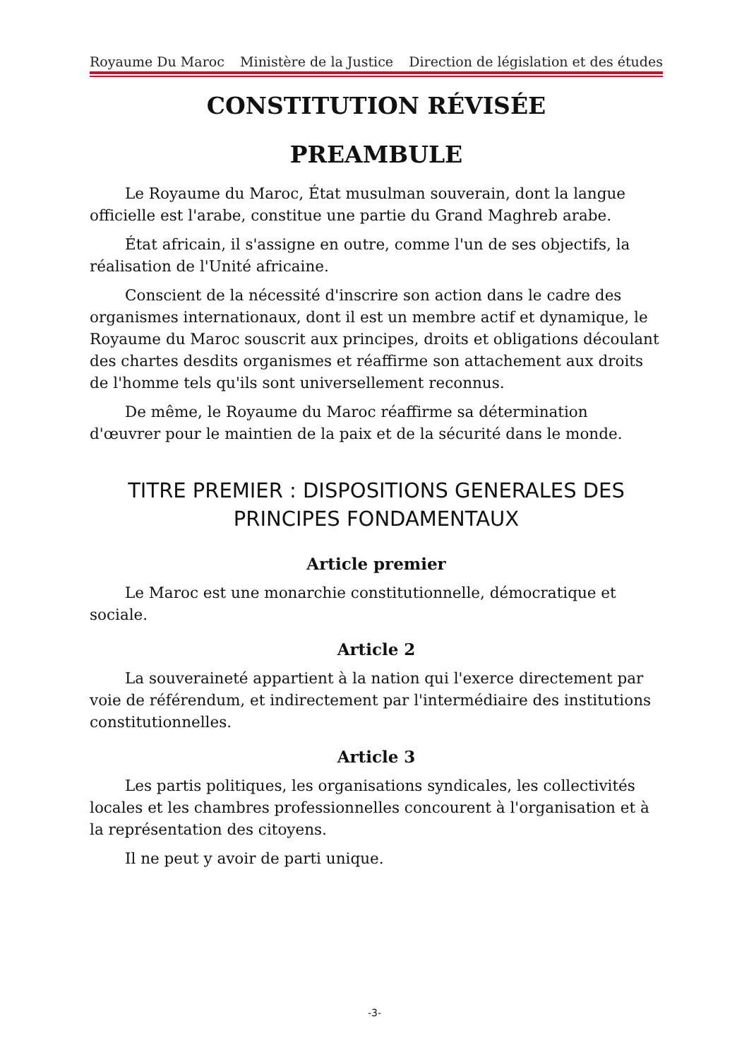Royaume Du Maroc Ministère de la Justice Direction de législation et des études
CONSTITUTION RÉVISÉE
PREAMBULE
Le Royaume du Maroc, État musulman souverain, dont la langue officielle est l'arabe, constitue une partie du Grand Maghreb arabe.
État africain, il s'assigne en outre, comme l'un de ses objectifs, la réalisation de l'Unité africaine.
Conscient de la nécessité d'inscrire son action dans le cadre des organismes internationaux, dont il est un membre actif et dynamique, le Royaume du Maroc souscrit aux principes, droits et obligations découlant des chartes desdits organismes et réaffirme son attachement aux droits de l'homme tels qu'ils sont universellement reconnus.
De même, le Royaume du Maroc réaffirme sa détermination d'œuvrer pour le maintien de la paix et de la sécurité dans le monde.
TITRE PREMIER : DISPOSITIONS GENERALES DES PRINCIPES FONDAMENTAUX
Article premier
Le Maroc est une monarchie constitutionnelle, démocratique et sociale.
Article 2
La souveraineté appartient à la nation qui l'exerce directement par voie de référendum, et indirectement par l'intermédiaire des institutions constitutionnelles.
Article 3
Les partis politiques, les organisations syndicales, les collectivités locales et les chambres professionnelles concourent à l'organisation et à la représentation des citoyens.
Il ne peut y avoir de parti unique.
-3-